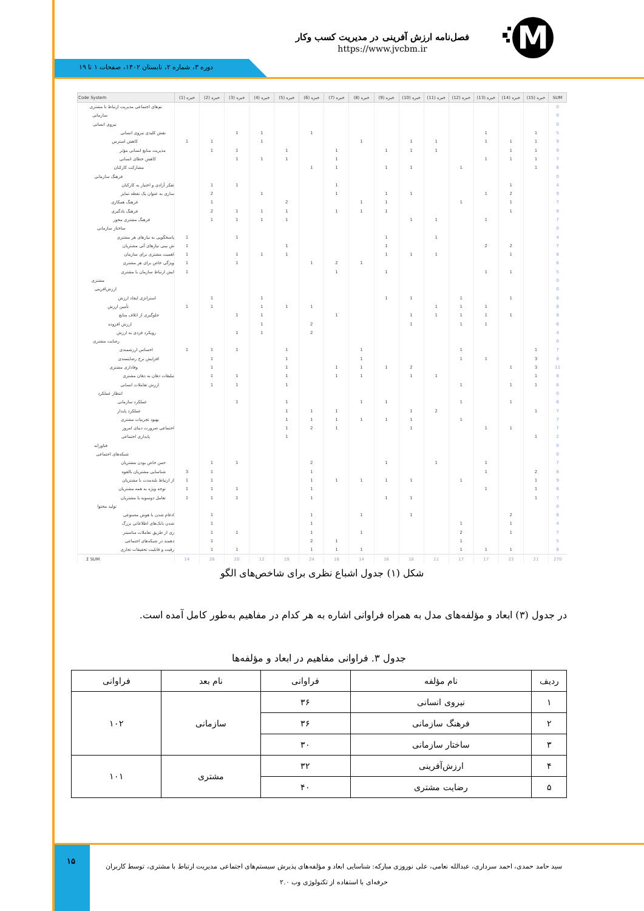M
فصل‌نامه ارزش آفرینی در مدیریت کسب وکار
https://www.jvcbm.ir
دوره ۳، شماره ۲، تابستان ۱۴۰۲، صفحات ۱ تا ۱۹
| Code System | خبره (1) | خبره (2) | خبره (3) | خبره (4) | خبره (5) | خبره (6) | خبره (7) | خبره (8) | خبره (9) | خبره (10) | خبره (11) | خبره (12) | خبره (13) | خبره (14) | خبره (15) | SUM |
| --- | --- | --- | --- | --- | --- | --- | --- | --- | --- | --- | --- | --- | --- | --- | --- | --- |
| تم‌های اجتماعی مدیریت ارتباط با مشتری | | | | | | | | | | | | | | | | 0 |
| سازمانی | | | | | | | | | | | | | | | | 0 |
| نیروی انسانی | | | | | | | | | | | | | | | | 0 |
| نقش کلیدی نیروی انسانی | | | 1 | 1 | | 1 | | | | | | | 1 | | 1 | 5 |
| کاهش استرس | 1 | 1 | | 1 | | | | 1 | | 1 | 1 | | 1 | 1 | 1 | 9 |
| مدیریت منابع انسانی مؤثر | | 1 | 1 | | 1 | | 1 | | 1 | 1 | 1 | | | 1 | 1 | 9 |
| کاهش خطای انسانی | | | 1 | 1 | 1 | | 1 | | | | | | 1 | 1 | 1 | 7 |
| مشارکت کارکنان | | | | | | 1 | 1 | | 1 | 1 | | 1 | | | 1 | 6 |
| فرهنگ سازمانی | | | | | | | | | | | | | | | | 0 |
| تفکر آزادی و اختیار به کارکنان | | 1 | 1 | | | | 1 | | | | | | | 1 | | 4 |
| ساری به عنوان یک نقطه تمایز | | 2 | | 1 | | | 1 | | 1 | 1 | | | 1 | 2 | | 9 |
| فرهنگ همکاری | | 1 | | | 2 | | | 1 | 1 | | | 1 | | 1 | | 7 |
| فرهنگ یادگیری | | 2 | 1 | 1 | 1 | | 1 | 1 | 1 | | | | | 1 | | 9 |
| فرهنگ مشتری محور | | 1 | 1 | 1 | 1 | | | | | 1 | 1 | | 1 | | | 7 |
| ساختار سازمانی | | | | | | | | | | | | | | | | 0 |
| پاسخگویی به نیازهای هر مشتری | 1 | | 1 | | | | | | 1 | | 1 | | | | | 4 |
| ش بینی نیازهای آتی مشتریان | 1 | | | | 1 | | | | 1 | | | | 2 | 2 | | 7 |
| اهمیت مشتری برای سازمان | 1 | | 1 | 1 | 1 | | | | 1 | 1 | 1 | | | 1 | | 8 |
| ویژگی خاص برای هر مشتری | 1 | | 1 | | | 1 | 2 | 1 | | | | | | | | 6 |
| ایش ارتباط سازمان با مشتری | 1 | | | | | | 1 | | 1 | | | | 1 | 1 | | 5 |
| مشتری | | | | | | | | | | | | | | | | 0 |
| ارزش‌افرینی | | | | | | | | | | | | | | | | 0 |
| استراتژی ایجاد ارزش | | 1 | | 1 | | | | | 1 | 1 | | 1 | | 1 | | 6 |
| تأمین ارزش | 1 | 1 | | 1 | 1 | 1 | | | | | 1 | 1 | 1 | | | 8 |
| جلوگیری از اتلاف منابع | | | 1 | 1 | | | 1 | | | 1 | 1 | 1 | 1 | 1 | | 8 |
| ارزش افزوده | | | | 1 | | 2 | | | | 1 | | 1 | 1 | | | 6 |
| رویکرد فردی به ارزش | | | 1 | 1 | | 2 | | | | | | | | | | 4 |
| رضایت مشتری | | | | | | | | | | | | | | | | 0 |
| احساس ارزشمندی | 1 | 1 | 1 | | 1 | | | 1 | | | | 1 | | | 1 | 7 |
| افزایش نرخ رضایتمندی | | 1 | | | 1 | | | 1 | | | | 1 | 1 | | 3 | 8 |
| وفاداری مشتری | | 1 | | | 1 | | 1 | 1 | 1 | 2 | | | | 1 | 3 | 11 |
| تبلیغات دهان به دهان مشتری | | 1 | 1 | | 1 | | 1 | 1 | | 1 | 1 | | | | 1 | 8 |
| ارزش تعاملات انسانی | | 1 | 1 | | 1 | | | | | | | 1 | | 1 | 1 | 6 |
| انتظار عملکرد | | | | | | | | | | | | | | | | 0 |
| عملکرد سازمانی | | | 1 | | 1 | | | 1 | 1 | | | 1 | | 1 | | 6 |
| عملکرد پایدار | | | | | 1 | 1 | 1 | | | 1 | 2 | | | | 1 | 7 |
| بهبود تجربیات مشتری | | | | | 1 | 1 | 1 | 1 | 1 | 1 | | 1 | | | | 7 |
| اجتماعی ضرورت دنیای امروز | | | | | 1 | 2 | 1 | | | 1 | | | 1 | 1 | | 7 |
| پایداری اجتماعی | | | | | 1 | | | | | | | | | | 1 | 2 |
| فناورانه | | | | | | | | | | | | | | | | 0 |
| شبکه‌های اجتماعی | | | | | | | | | | | | | | | | 0 |
| حس خاص بودن مشتریان | | 1 | 1 | | | 2 | | | 1 | | 1 | | 1 | | | 7 |
| شناسایی مشتریان بالقوه | 3 | 1 | | | | 1 | | | | | | | 1 | | 2 | 8 |
| از ارتباط بلندمدت با مشتریان | 1 | 1 | | | | 1 | 1 | 1 | 1 | 1 | | 1 | | | 1 | 9 |
| توجه ویژه به همه مشتریان | 1 | 1 | 1 | | | 1 | | | | | | | 1 | | 1 | 6 |
| تعامل دوسویه با مشتریان | 1 | 1 | 1 | | | 1 | | | 1 | 1 | | | | | 1 | 7 |
| تولید محتوا | | | | | | | | | | | | | | | | 0 |
| ادغام شدن با هوش مصنوعی | | 1 | | | | 1 | | 1 | | 1 | | | | 2 | | 6 |
| شدن بانک‌های اطلاعاتی بزرگ | | 1 | | | | 1 | | | | | | 1 | | 1 | | 4 |
| ری از طریق تعاملات مناسبتر | | 1 | 1 | | | 1 | | 1 | | | | 2 | | 1 | | 7 |
| دهمند در شبکه‌های اجتماعی | | 1 | | | | 2 | 1 | | | | | 1 | | | | 5 |
| رقیت و قابلیت تحقیقات تجاری | | 1 | 1 | | | 1 | 1 | 1 | | | | 1 | 1 | 1 | | 8 |
| Σ SUM | 14 | 26 | 20 | 12 | 19 | 24 | 18 | 14 | 16 | 18 | 11 | 17 | 17 | 23 | 21 | 270 |
شکل (۱) جدول اشباع نظری برای شاخص‌های الگو
در جدول (۳) ابعاد و مؤلفه‌های مدل به همراه فراوانی اشاره به هر کدام در مفاهیم به‌طور کامل آمده است.
جدول ۳. فراوانی مفاهیم در ابعاد و مؤلفه‌ها
| ردیف | نام مؤلفه | فراوانی | نام بعد | فراوانی |
| --- | --- | --- | --- | --- |
| ۱ | نیروی انسانی | ۳۶ | سازمانی | ۱۰۲ |
| ۲ | فرهنگ سازمانی | ۳۶ | | |
| ۳ | ساختار سازمانی | ۳۰ | | |
| ۴ | ارزش‌آفرینی | ۳۲ | مشتری | ۱۰۱ |
| ۵ | رضایت مشتری | ۴۰ | | |
۱۵
سید حامد حمدی، احمد سرداری، عبدالله نعامی، علی نوروزی مبارکه: شناسایی ابعاد و مؤلفه‌های پذیرش سیستم‌های اجتماعی مدیریت ارتباط با مشتری، توسط کاربران
حرفه‌ای با استفاده از تکنولوژی وب ۲.۰